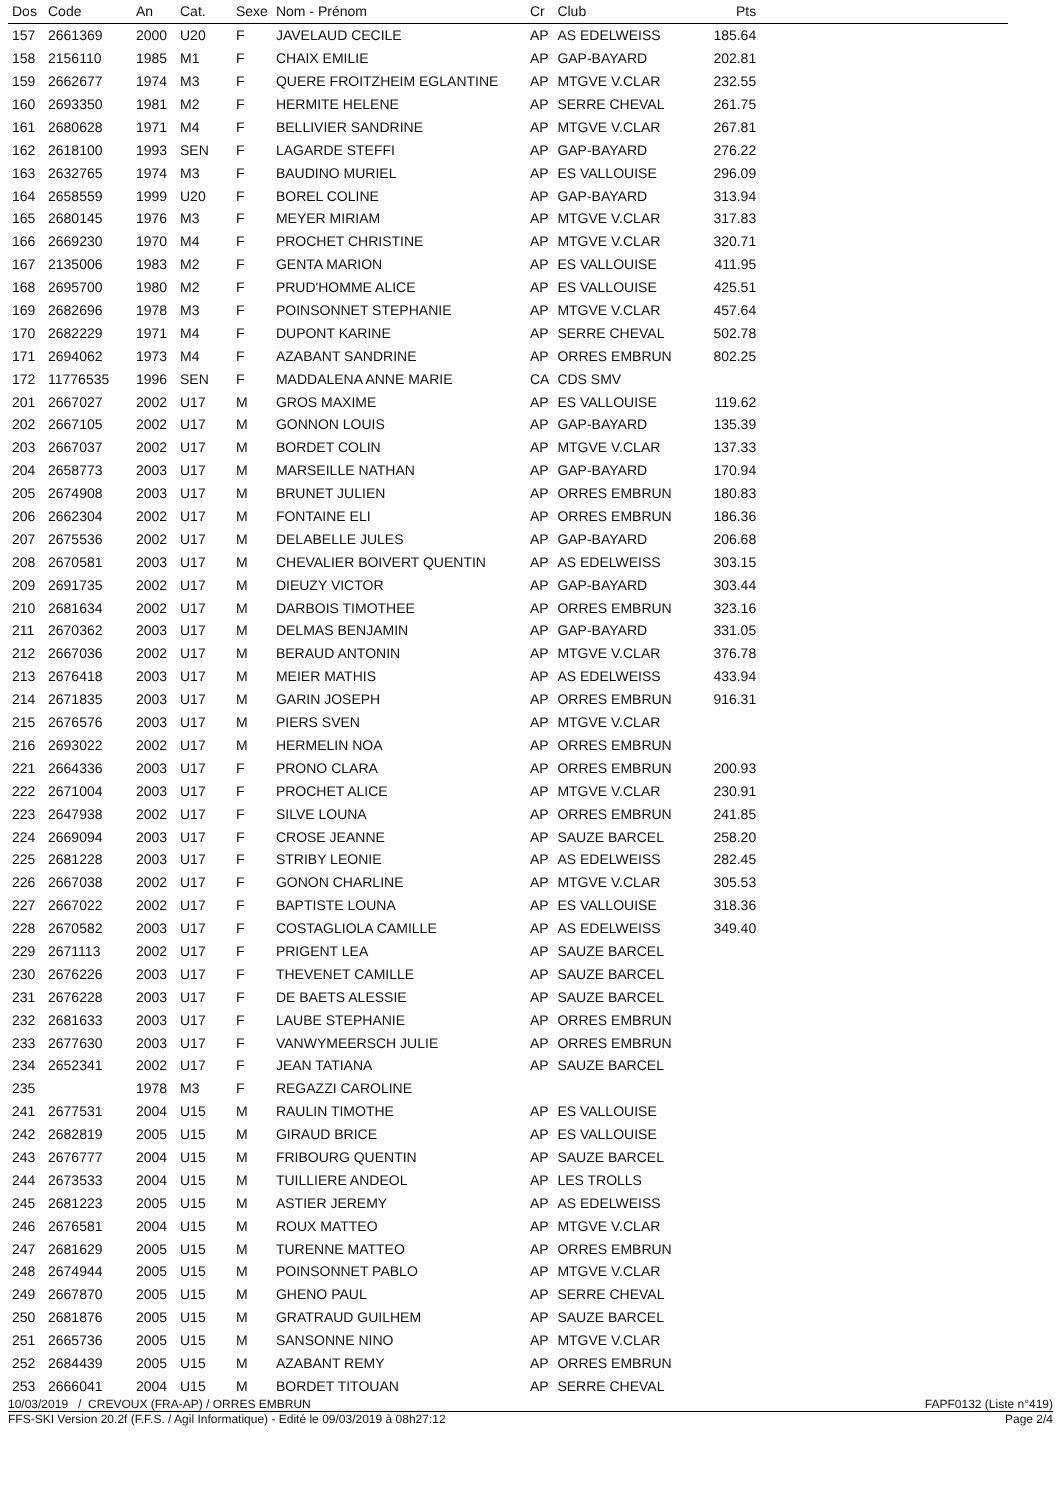| Dos | Code | An | Cat. | Sexe | Nom - Prénom | Cr | Club | Pts | |
| --- | --- | --- | --- | --- | --- | --- | --- | --- | --- |
| 157 | 2661369 | 2000 | U20 | F | JAVELAUD CECILE | AP | AS EDELWEISS | 185.64 | |
| 158 | 2156110 | 1985 | M1 | F | CHAIX EMILIE | AP | GAP-BAYARD | 202.81 | |
| 159 | 2662677 | 1974 | M3 | F | QUERE FROITZHEIM EGLANTINE | AP | MTGVE V.CLAR | 232.55 | |
| 160 | 2693350 | 1981 | M2 | F | HERMITE HELENE | AP | SERRE CHEVAL | 261.75 | |
| 161 | 2680628 | 1971 | M4 | F | BELLIVIER SANDRINE | AP | MTGVE V.CLAR | 267.81 | |
| 162 | 2618100 | 1993 | SEN | F | LAGARDE STEFFI | AP | GAP-BAYARD | 276.22 | |
| 163 | 2632765 | 1974 | M3 | F | BAUDINO MURIEL | AP | ES VALLOUISE | 296.09 | |
| 164 | 2658559 | 1999 | U20 | F | BOREL COLINE | AP | GAP-BAYARD | 313.94 | |
| 165 | 2680145 | 1976 | M3 | F | MEYER MIRIAM | AP | MTGVE V.CLAR | 317.83 | |
| 166 | 2669230 | 1970 | M4 | F | PROCHET CHRISTINE | AP | MTGVE V.CLAR | 320.71 | |
| 167 | 2135006 | 1983 | M2 | F | GENTA MARION | AP | ES VALLOUISE | 411.95 | |
| 168 | 2695700 | 1980 | M2 | F | PRUD'HOMME ALICE | AP | ES VALLOUISE | 425.51 | |
| 169 | 2682696 | 1978 | M3 | F | POINSONNET STEPHANIE | AP | MTGVE V.CLAR | 457.64 | |
| 170 | 2682229 | 1971 | M4 | F | DUPONT KARINE | AP | SERRE CHEVAL | 502.78 | |
| 171 | 2694062 | 1973 | M4 | F | AZABANT SANDRINE | AP | ORRES EMBRUN | 802.25 | |
| 172 | 11776535 | 1996 | SEN | F | MADDALENA ANNE MARIE | CA | CDS SMV | | |
| 201 | 2667027 | 2002 | U17 | M | GROS MAXIME | AP | ES VALLOUISE | 119.62 | |
| 202 | 2667105 | 2002 | U17 | M | GONNON LOUIS | AP | GAP-BAYARD | 135.39 | |
| 203 | 2667037 | 2002 | U17 | M | BORDET COLIN | AP | MTGVE V.CLAR | 137.33 | |
| 204 | 2658773 | 2003 | U17 | M | MARSEILLE NATHAN | AP | GAP-BAYARD | 170.94 | |
| 205 | 2674908 | 2003 | U17 | M | BRUNET JULIEN | AP | ORRES EMBRUN | 180.83 | |
| 206 | 2662304 | 2002 | U17 | M | FONTAINE ELI | AP | ORRES EMBRUN | 186.36 | |
| 207 | 2675536 | 2002 | U17 | M | DELABELLE JULES | AP | GAP-BAYARD | 206.68 | |
| 208 | 2670581 | 2003 | U17 | M | CHEVALIER BOIVERT QUENTIN | AP | AS EDELWEISS | 303.15 | |
| 209 | 2691735 | 2002 | U17 | M | DIEUZY VICTOR | AP | GAP-BAYARD | 303.44 | |
| 210 | 2681634 | 2002 | U17 | M | DARBOIS TIMOTHEE | AP | ORRES EMBRUN | 323.16 | |
| 211 | 2670362 | 2003 | U17 | M | DELMAS BENJAMIN | AP | GAP-BAYARD | 331.05 | |
| 212 | 2667036 | 2002 | U17 | M | BERAUD ANTONIN | AP | MTGVE V.CLAR | 376.78 | |
| 213 | 2676418 | 2003 | U17 | M | MEIER MATHIS | AP | AS EDELWEISS | 433.94 | |
| 214 | 2671835 | 2003 | U17 | M | GARIN JOSEPH | AP | ORRES EMBRUN | 916.31 | |
| 215 | 2676576 | 2003 | U17 | M | PIERS SVEN | AP | MTGVE V.CLAR | | |
| 216 | 2693022 | 2002 | U17 | M | HERMELIN NOA | AP | ORRES EMBRUN | | |
| 221 | 2664336 | 2003 | U17 | F | PRONO CLARA | AP | ORRES EMBRUN | 200.93 | |
| 222 | 2671004 | 2003 | U17 | F | PROCHET ALICE | AP | MTGVE V.CLAR | 230.91 | |
| 223 | 2647938 | 2002 | U17 | F | SILVE LOUNA | AP | ORRES EMBRUN | 241.85 | |
| 224 | 2669094 | 2003 | U17 | F | CROSE JEANNE | AP | SAUZE BARCEL | 258.20 | |
| 225 | 2681228 | 2003 | U17 | F | STRIBY LEONIE | AP | AS EDELWEISS | 282.45 | |
| 226 | 2667038 | 2002 | U17 | F | GONON CHARLINE | AP | MTGVE V.CLAR | 305.53 | |
| 227 | 2667022 | 2002 | U17 | F | BAPTISTE LOUNA | AP | ES VALLOUISE | 318.36 | |
| 228 | 2670582 | 2003 | U17 | F | COSTAGLIOLA CAMILLE | AP | AS EDELWEISS | 349.40 | |
| 229 | 2671113 | 2002 | U17 | F | PRIGENT LEA | AP | SAUZE BARCEL | | |
| 230 | 2676226 | 2003 | U17 | F | THEVENET CAMILLE | AP | SAUZE BARCEL | | |
| 231 | 2676228 | 2003 | U17 | F | DE BAETS ALESSIE | AP | SAUZE BARCEL | | |
| 232 | 2681633 | 2003 | U17 | F | LAUBE STEPHANIE | AP | ORRES EMBRUN | | |
| 233 | 2677630 | 2003 | U17 | F | VANWYMEERSCH JULIE | AP | ORRES EMBRUN | | |
| 234 | 2652341 | 2002 | U17 | F | JEAN TATIANA | AP | SAUZE BARCEL | | |
| 235 | | 1978 | M3 | F | REGAZZI CAROLINE | | | | |
| 241 | 2677531 | 2004 | U15 | M | RAULIN TIMOTHE | AP | ES VALLOUISE | | |
| 242 | 2682819 | 2005 | U15 | M | GIRAUD BRICE | AP | ES VALLOUISE | | |
| 243 | 2676777 | 2004 | U15 | M | FRIBOURG QUENTIN | AP | SAUZE BARCEL | | |
| 244 | 2673533 | 2004 | U15 | M | TUILLIERE ANDEOL | AP | LES TROLLS | | |
| 245 | 2681223 | 2005 | U15 | M | ASTIER JEREMY | AP | AS EDELWEISS | | |
| 246 | 2676581 | 2004 | U15 | M | ROUX MATTEO | AP | MTGVE V.CLAR | | |
| 247 | 2681629 | 2005 | U15 | M | TURENNE MATTEO | AP | ORRES EMBRUN | | |
| 248 | 2674944 | 2005 | U15 | M | POINSONNET PABLO | AP | MTGVE V.CLAR | | |
| 249 | 2667870 | 2005 | U15 | M | GHENO PAUL | AP | SERRE CHEVAL | | |
| 250 | 2681876 | 2005 | U15 | M | GRATRAUD GUILHEM | AP | SAUZE BARCEL | | |
| 251 | 2665736 | 2005 | U15 | M | SANSONNE NINO | AP | MTGVE V.CLAR | | |
| 252 | 2684439 | 2005 | U15 | M | AZABANT REMY | AP | ORRES EMBRUN | | |
| 253 | 2666041 | 2004 | U15 | M | BORDET TITOUAN | AP | SERRE CHEVAL | | |
10/03/2019 / CREVOUX (FRA-AP) / ORRES EMBRUN FAPF0132 (Liste n°419)
FFS-SKI Version 20.2f (F.F.S. / Agil Informatique) - Edité le 09/03/2019 à 08h27:12 Page 2/4